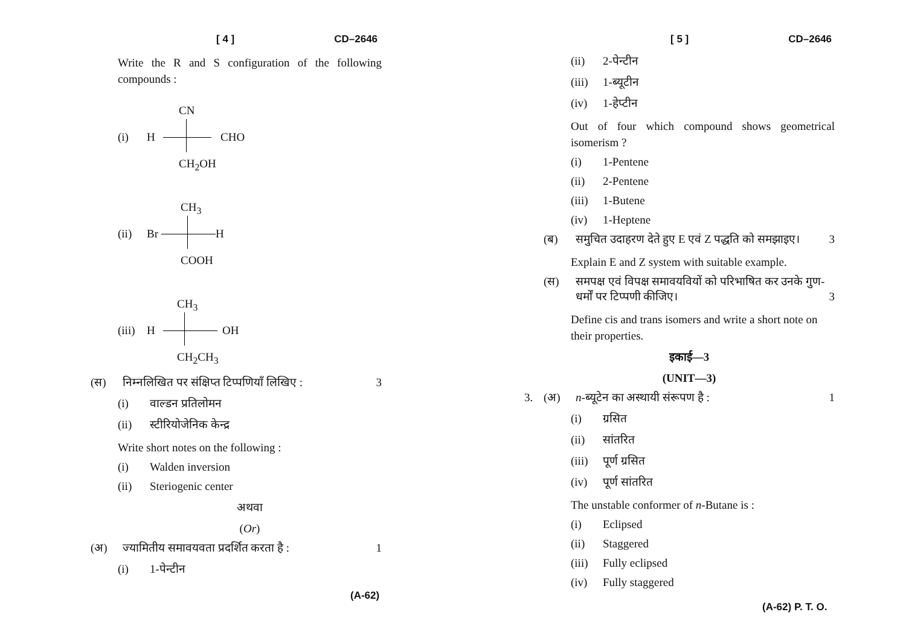[ 4 ] CD–2646
Write the R and S configuration of the following compounds :
CN
(i) H CHO
CH<sub>2</sub>OH
CH<sub>3</sub>
(ii) Br H
COOH
CH<sub>3</sub>
(iii) H OH
CH<sub>2</sub>CH<sub>3</sub>
(स) निम्नलिखित पर संक्षिप्त टिप्पणियाँ लिखिए : 3
(i) वाल्डन प्रतिलोमन
(ii) स्टीरियोजेनिक केन्द्र
Write short notes on the following :
(i) Walden inversion
(ii) Steriogenic center
अथवा
(Or)
(अ) ज्यामितीय समावयवता प्रदर्शित करता है : 1
(i) 1-पेन्टीन
(A-62)
[ 5 ] CD–2646
(ii) 2-पेन्टीन
(iii) 1-ब्यूटीन
(iv) 1-हेप्टीन
Out of four which compound shows geometrical isomerism ?
(i) 1-Pentene
(ii) 2-Pentene
(iii) 1-Butene
(iv) 1-Heptene
(ब) समुचित उदाहरण देते हुए E एवं Z पद्धति को समझाइए। 3
Explain E and Z system with suitable example.
(स) समपक्ष एवं विपक्ष समावयवियों को परिभाषित कर उनके गुण-धर्मों पर टिप्पणी कीजिए। 3
Define cis and trans isomers and write a short note on their properties.
इकाई—3
(UNIT—3)
3. (अ) n-ब्यूटेन का अस्थायी संरूपण है : 1
(i) ग्रसित
(ii) सांतरित
(iii) पूर्ण ग्रसित
(iv) पूर्ण सांतरित
The unstable conformer of n-Butane is :
(i) Eclipsed
(ii) Staggered
(iii) Fully eclipsed
(iv) Fully staggered
(A-62) P. T. O.